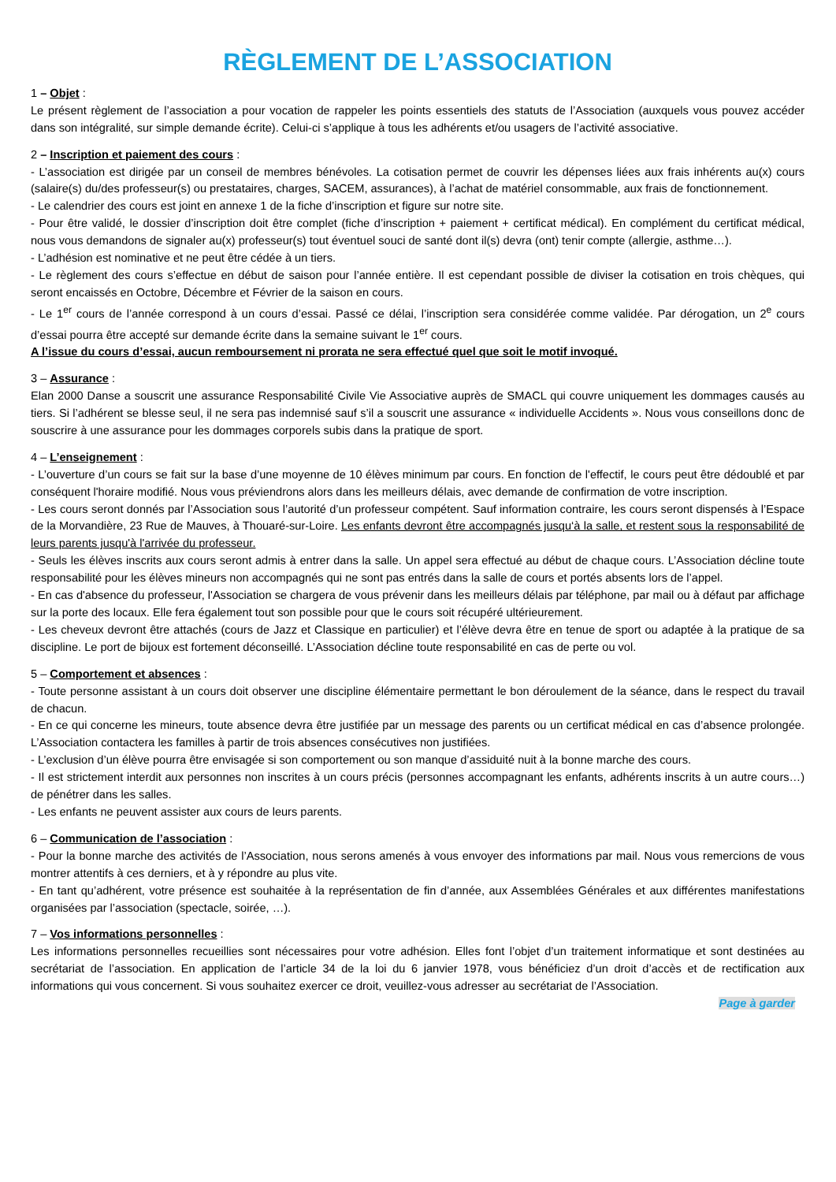RÈGLEMENT DE L’ASSOCIATION
1 – Objet :
Le présent règlement de l’association a pour vocation de rappeler les points essentiels des statuts de l’Association (auxquels vous pouvez accéder dans son intégralité, sur simple demande écrite). Celui-ci s’applique à tous les adhérents et/ou usagers de l’activité associative.
2 – Inscription et paiement des cours :
- L’association est dirigée par un conseil de membres bénévoles. La cotisation permet de couvrir les dépenses liées aux frais inhérents au(x) cours (salaire(s) du/des professeur(s) ou prestataires, charges, SACEM, assurances), à l’achat de matériel consommable, aux frais de fonctionnement.
- Le calendrier des cours est joint en annexe 1 de la fiche d’inscription et figure sur notre site.
- Pour être validé, le dossier d’inscription doit être complet (fiche d’inscription + paiement + certificat médical). En complément du certificat médical, nous vous demandons de signaler au(x) professeur(s) tout éventuel souci de santé dont il(s) devra (ont) tenir compte (allergie, asthme…).
- L’adhésion est nominative et ne peut être cédée à un tiers.
- Le règlement des cours s’effectue en début de saison pour l’année entière. Il est cependant possible de diviser la cotisation en trois chèques, qui seront encaissés en Octobre, Décembre et Février de la saison en cours.
- Le 1<sup>er</sup> cours de l’année correspond à un cours d’essai. Passé ce délai, l’inscription sera considérée comme validée. Par dérogation, un 2<sup>e</sup> cours d’essai pourra être accepté sur demande écrite dans la semaine suivant le 1<sup>er</sup> cours.
A l’issue du cours d’essai, aucun remboursement ni prorata ne sera effectué quel que soit le motif invoqué.
3 – Assurance :
Elan 2000 Danse a souscrit une assurance Responsabilité Civile Vie Associative auprès de SMACL qui couvre uniquement les dommages causés au tiers. Si l’adhérent se blesse seul, il ne sera pas indemnisé sauf s’il a souscrit une assurance « individuelle Accidents ». Nous vous conseillons donc de souscrire à une assurance pour les dommages corporels subis dans la pratique de sport.
4 – L’enseignement :
- L’ouverture d’un cours se fait sur la base d’une moyenne de 10 élèves minimum par cours. En fonction de l'effectif, le cours peut être dédoublé et par conséquent l'horaire modifié. Nous vous préviendrons alors dans les meilleurs délais, avec demande de confirmation de votre inscription.
- Les cours seront donnés par l’Association sous l’autorité d’un professeur compétent. Sauf information contraire, les cours seront dispensés à l’Espace de la Morvandière, 23 Rue de Mauves, à Thouaré-sur-Loire. Les enfants devront être accompagnés jusqu‘à la salle, et restent sous la responsabilité de leurs parents jusqu'à l'arrivée du professeur.
- Seuls les élèves inscrits aux cours seront admis à entrer dans la salle. Un appel sera effectué au début de chaque cours. L’Association décline toute responsabilité pour les élèves mineurs non accompagnés qui ne sont pas entrés dans la salle de cours et portés absents lors de l’appel.
- En cas d'absence du professeur, l'Association se chargera de vous prévenir dans les meilleurs délais par téléphone, par mail ou à défaut par affichage sur la porte des locaux. Elle fera également tout son possible pour que le cours soit récupéré ultérieurement.
- Les cheveux devront être attachés (cours de Jazz et Classique en particulier) et l’élève devra être en tenue de sport ou adaptée à la pratique de sa discipline. Le port de bijoux est fortement déconseillé. L’Association décline toute responsabilité en cas de perte ou vol.
5 – Comportement et absences :
- Toute personne assistant à un cours doit observer une discipline élémentaire permettant le bon déroulement de la séance, dans le respect du travail de chacun.
- En ce qui concerne les mineurs, toute absence devra être justifiée par un message des parents ou un certificat médical en cas d’absence prolongée. L’Association contactera les familles à partir de trois absences consécutives non justifiées.
- L’exclusion d’un élève pourra être envisagée si son comportement ou son manque d’assiduité nuit à la bonne marche des cours.
- Il est strictement interdit aux personnes non inscrites à un cours précis (personnes accompagnant les enfants, adhérents inscrits à un autre cours…) de pénétrer dans les salles.
- Les enfants ne peuvent assister aux cours de leurs parents.
6 – Communication de l’association :
- Pour la bonne marche des activités de l’Association, nous serons amenés à vous envoyer des informations par mail. Nous vous remercions de vous montrer attentifs à ces derniers, et à y répondre au plus vite.
- En tant qu’adhérent, votre présence est souhaitée à la représentation de fin d’année, aux Assemblées Générales et aux différentes manifestations organisées par l’association (spectacle, soirée, …).
7 – Vos informations personnelles :
Les informations personnelles recueillies sont nécessaires pour votre adhésion. Elles font l’objet d’un traitement informatique et sont destinées au secrétariat de l’association. En application de l’article 34 de la loi du 6 janvier 1978, vous bénéficiez d’un droit d’accès et de rectification aux informations qui vous concernent. Si vous souhaitez exercer ce droit, veuillez-vous adresser au secrétariat de l’Association.
Page à garder